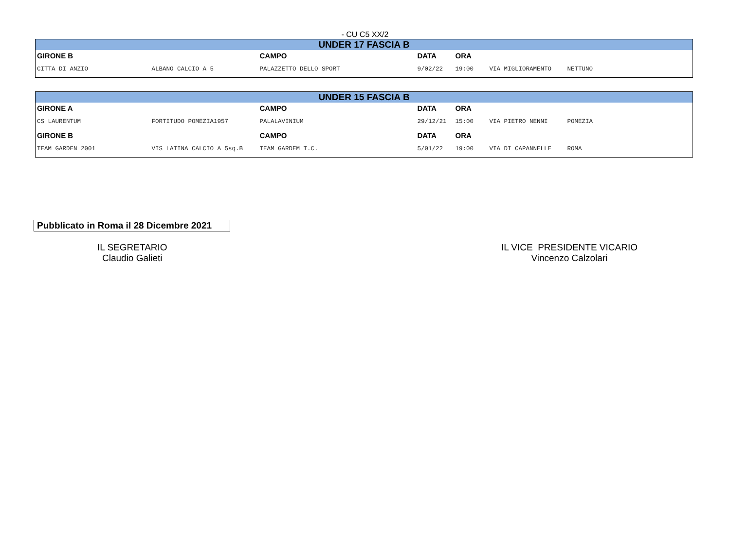- CU C5 XX/2
| UNDER 17 FASCIA B | | | | | | |
| --- | --- | --- | --- | --- | --- | --- |
| GIRONE B | | CAMPO | DATA | ORA | | |
| CITTA DI ANZIO | ALBANO CALCIO A 5 | PALAZZETTO DELLO SPORT | 9/02/22 | 19:00 | VIA MIGLIORAMENTO | NETTUNO |
| UNDER 15 FASCIA B | | | | | | |
| --- | --- | --- | --- | --- | --- | --- |
| GIRONE A | | CAMPO | DATA | ORA | | |
| CS LAURENTUM | FORTITUDO POMEZIA1957 | PALALAVINIUM | 29/12/21 | 15:00 | VIA PIETRO NENNI | POMEZIA |
| GIRONE B | | CAMPO | DATA | ORA | | |
| TEAM GARDEN 2001 | VIS LATINA CALCIO A 5sq.B | TEAM GARDEM T.C. | 5/01/22 | 19:00 | VIA DI CAPANNELLE | ROMA |
Pubblicato in Roma il 28 Dicembre 2021
IL SEGRETARIO
Claudio Galieti
IL VICE PRESIDENTE VICARIO
Vincenzo Calzolari